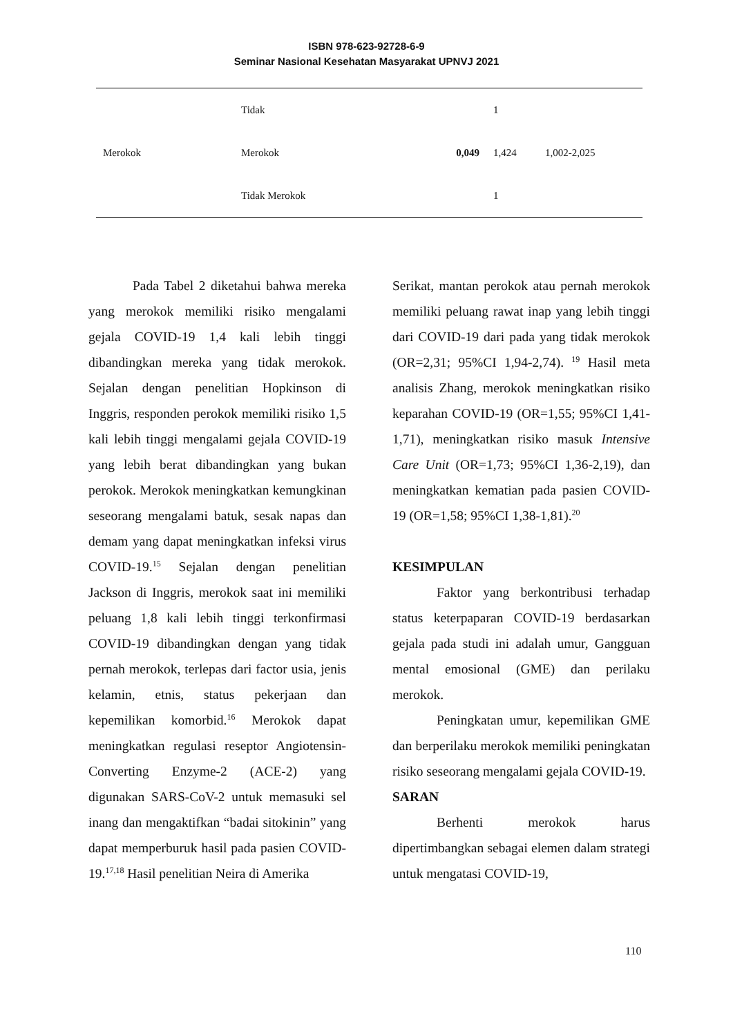ISBN 978-623-92728-6-9
Seminar Nasional Kesehatan Masyarakat UPNVJ 2021
| | Tidak | | 1 | |
| Merokok | Merokok | 0,049 | 1,424 | 1,002-2,025 |
| | Tidak Merokok | | 1 | |
Pada Tabel 2 diketahui bahwa mereka yang merokok memiliki risiko mengalami gejala COVID-19 1,4 kali lebih tinggi dibandingkan mereka yang tidak merokok. Sejalan dengan penelitian Hopkinson di Inggris, responden perokok memiliki risiko 1,5 kali lebih tinggi mengalami gejala COVID-19 yang lebih berat dibandingkan yang bukan perokok. Merokok meningkatkan kemungkinan seseorang mengalami batuk, sesak napas dan demam yang dapat meningkatkan infeksi virus COVID-19.<sup>15</sup> Sejalan dengan penelitian Jackson di Inggris, merokok saat ini memiliki peluang 1,8 kali lebih tinggi terkonfirmasi COVID-19 dibandingkan dengan yang tidak pernah merokok, terlepas dari factor usia, jenis kelamin, etnis, status pekerjaan dan kepemilikan komorbid.<sup>16</sup> Merokok dapat meningkatkan regulasi reseptor Angiotensin-Converting Enzyme-2 (ACE-2) yang digunakan SARS-CoV-2 untuk memasuki sel inang dan mengaktifkan “badai sitokinin” yang dapat memperburuk hasil pada pasien COVID-19.<sup>17,18</sup> Hasil penelitian Neira di Amerika
Serikat, mantan perokok atau pernah merokok memiliki peluang rawat inap yang lebih tinggi dari COVID-19 dari pada yang tidak merokok (OR=2,31; 95%CI 1,94-2,74). <sup>19</sup> Hasil meta analisis Zhang, merokok meningkatkan risiko keparahan COVID-19 (OR=1,55; 95%CI 1,41-1,71), meningkatkan risiko masuk Intensive Care Unit (OR=1,73; 95%CI 1,36-2,19), dan meningkatkan kematian pada pasien COVID-19 (OR=1,58; 95%CI 1,38-1,81).<sup>20</sup>
KESIMPULAN
Faktor yang berkontribusi terhadap status keterpaparan COVID-19 berdasarkan gejala pada studi ini adalah umur, Gangguan mental emosional (GME) dan perilaku merokok.
Peningkatan umur, kepemilikan GME dan berperilaku merokok memiliki peningkatan risiko seseorang mengalami gejala COVID-19.
SARAN
Berhenti merokok harus dipertimbangkan sebagai elemen dalam strategi untuk mengatasi COVID-19,
110